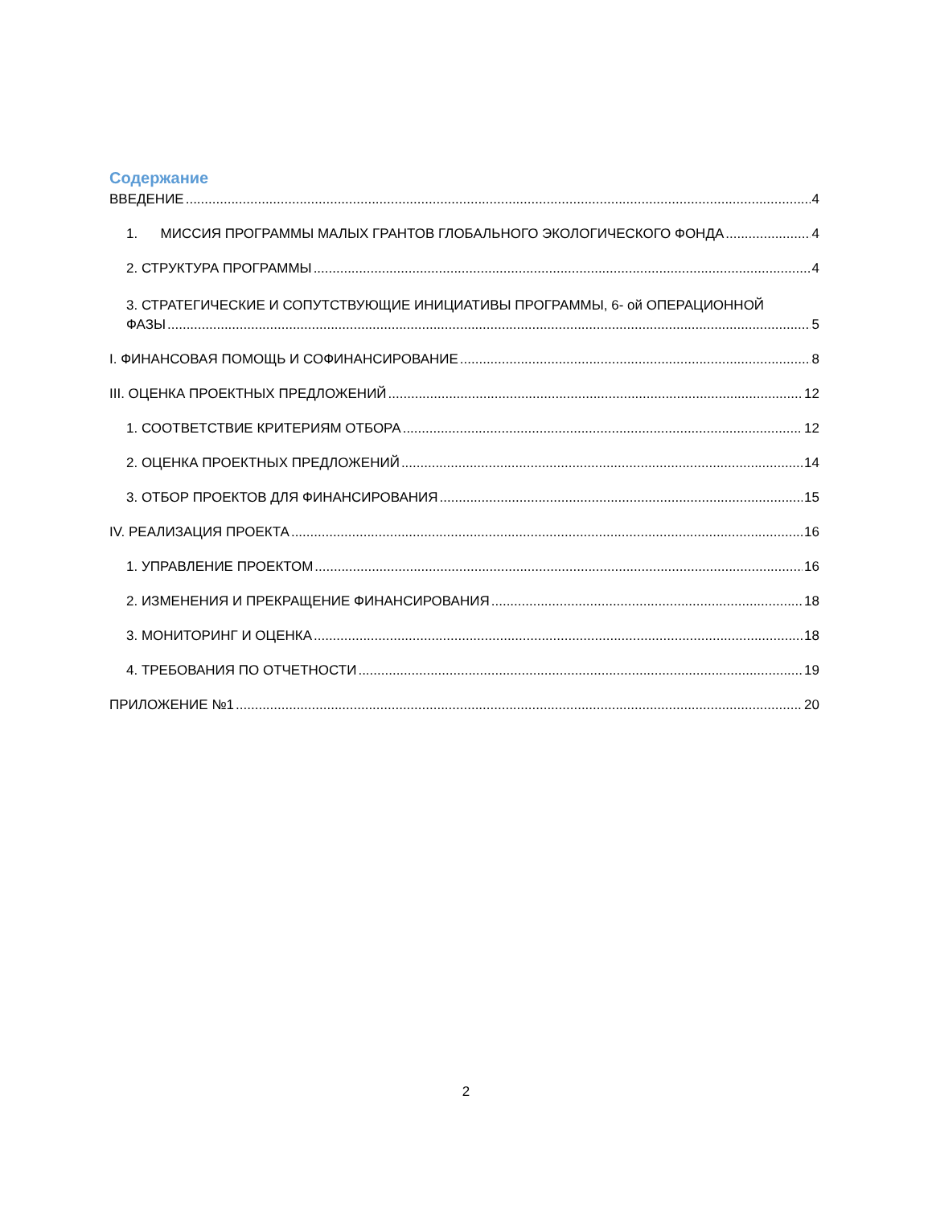Содержание
ВВЕДЕНИЕ 4
1. МИССИЯ ПРОГРАММЫ МАЛЫХ ГРАНТОВ ГЛОБАЛЬНОГО ЭКОЛОГИЧЕСКОГО ФОНДА 4
2. СТРУКТУРА ПРОГРАММЫ 4
3. СТРАТЕГИЧЕСКИЕ И СОПУТСТВУЮЩИЕ ИНИЦИАТИВЫ ПРОГРАММЫ, 6- ой ОПЕРАЦИОННОЙ
ФАЗЫ 5
I. ФИНАНСОВАЯ ПОМОЩЬ И СОФИНАНСИРОВАНИЕ 8
III. ОЦЕНКА ПРОЕКТНЫХ ПРЕДЛОЖЕНИЙ 12
1. СООТВЕТСТВИЕ КРИТЕРИЯМ ОТБОРА 12
2. ОЦЕНКА ПРОЕКТНЫХ ПРЕДЛОЖЕНИЙ 14
3. ОТБОР ПРОЕКТОВ ДЛЯ ФИНАНСИРОВАНИЯ 15
IV. РЕАЛИЗАЦИЯ ПРОЕКТА 16
1. УПРАВЛЕНИЕ ПРОЕКТОМ 16
2. ИЗМЕНЕНИЯ И ПРЕКРАЩЕНИЕ ФИНАНСИРОВАНИЯ 18
3. МОНИТОРИНГ И ОЦЕНКА 18
4. ТРЕБОВАНИЯ ПО ОТЧЕТНОСТИ 19
ПРИЛОЖЕНИЕ №1 20
2